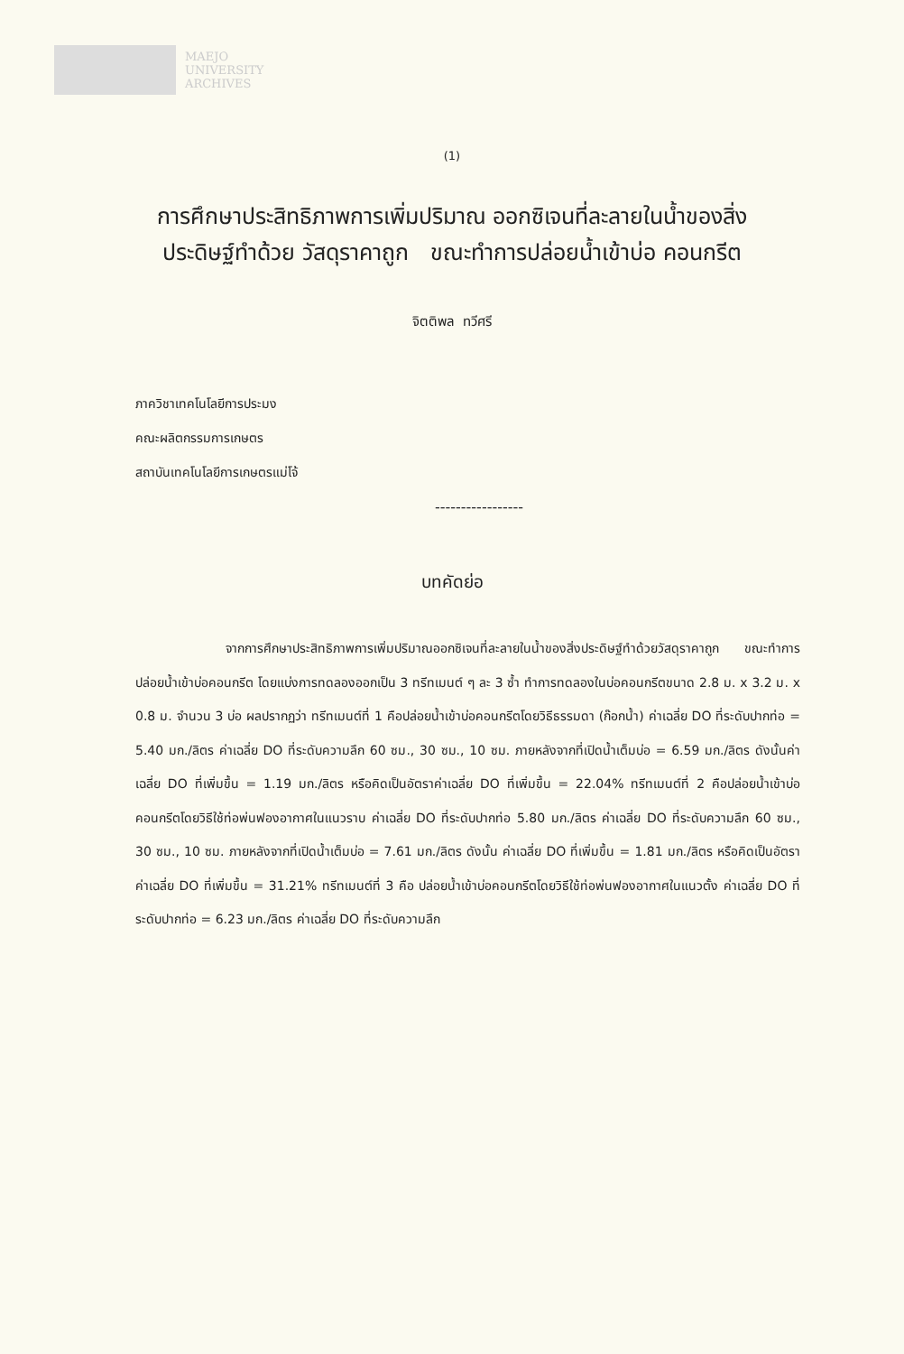MAEJO
UNIVERSITY
ARCHIVES
(1)
การศึกษาประสิทธิภาพการเพิ่มปริมาณ ออกซิเจนที่ละลายในน้ำของสิ่งประดิษฐ์ทำด้วย วัสดุราคาถูก ขณะทำการปล่อยน้ำเข้าบ่อ คอนกรีต
จิตติพล ทวีศรี
ภาควิชาเทคโนโลยีการประมง
คณะผลิตกรรมการเกษตร
สถาบันเทคโนโลยีการเกษตรแม่โจ้
-----------------
บทคัดย่อ
จากการศึกษาประสิทธิภาพการเพิ่มปริมาณออกซิเจนที่ละลายในน้ำของสิ่งประดิษฐ์ทำด้วยวัสดุราคาถูก ขณะทำการปล่อยน้ำเข้าบ่อคอนกรีต โดยแบ่งการทดลองออกเป็น 3 ทรีทเมนต์ ๆ ละ 3 ซ้ำ ทำการทดลองในบ่อคอนกรีตขนาด 2.8 ม. x 3.2 ม. x 0.8 ม. จำนวน 3 บ่อ ผลปรากฏว่า ทรีทเมนต์ที่ 1 คือปล่อยน้ำเข้าบ่อคอนกรีตโดยวิธีธรรมดา (ก๊อกน้ำ) ค่าเฉลี่ย DO ที่ระดับปากท่อ = 5.40 มก./ลิตร ค่าเฉลี่ย DO ที่ระดับความลึก 60 ซม., 30 ซม., 10 ซม. ภายหลังจากที่เปิดน้ำเต็มบ่อ = 6.59 มก./ลิตร ดังนั้นค่าเฉลี่ย DO ที่เพิ่มขึ้น = 1.19 มก./ลิตร หรือคิดเป็นอัตราค่าเฉลี่ย DO ที่เพิ่มขึ้น = 22.04% ทรีทเมนต์ที่ 2 คือปล่อยน้ำเข้าบ่อคอนกรีตโดยวิธีใช้ท่อพ่นฟองอากาศในแนวราบ ค่าเฉลี่ย DO ที่ระดับปากท่อ 5.80 มก./ลิตร ค่าเฉลี่ย DO ที่ระดับความลึก 60 ซม., 30 ซม., 10 ซม. ภายหลังจากที่เปิดน้ำเต็มบ่อ = 7.61 มก./ลิตร ดังนั้น ค่าเฉลี่ย DO ที่เพิ่มขึ้น = 1.81 มก./ลิตร หรือคิดเป็นอัตราค่าเฉลี่ย DO ที่เพิ่มขึ้น = 31.21% ทรีทเมนต์ที่ 3 คือ ปล่อยน้ำเข้าบ่อคอนกรีตโดยวิธีใช้ท่อพ่นฟองอากาศในแนวตั้ง ค่าเฉลี่ย DO ที่ระดับปากท่อ = 6.23 มก./ลิตร ค่าเฉลี่ย DO ที่ระดับความลึก